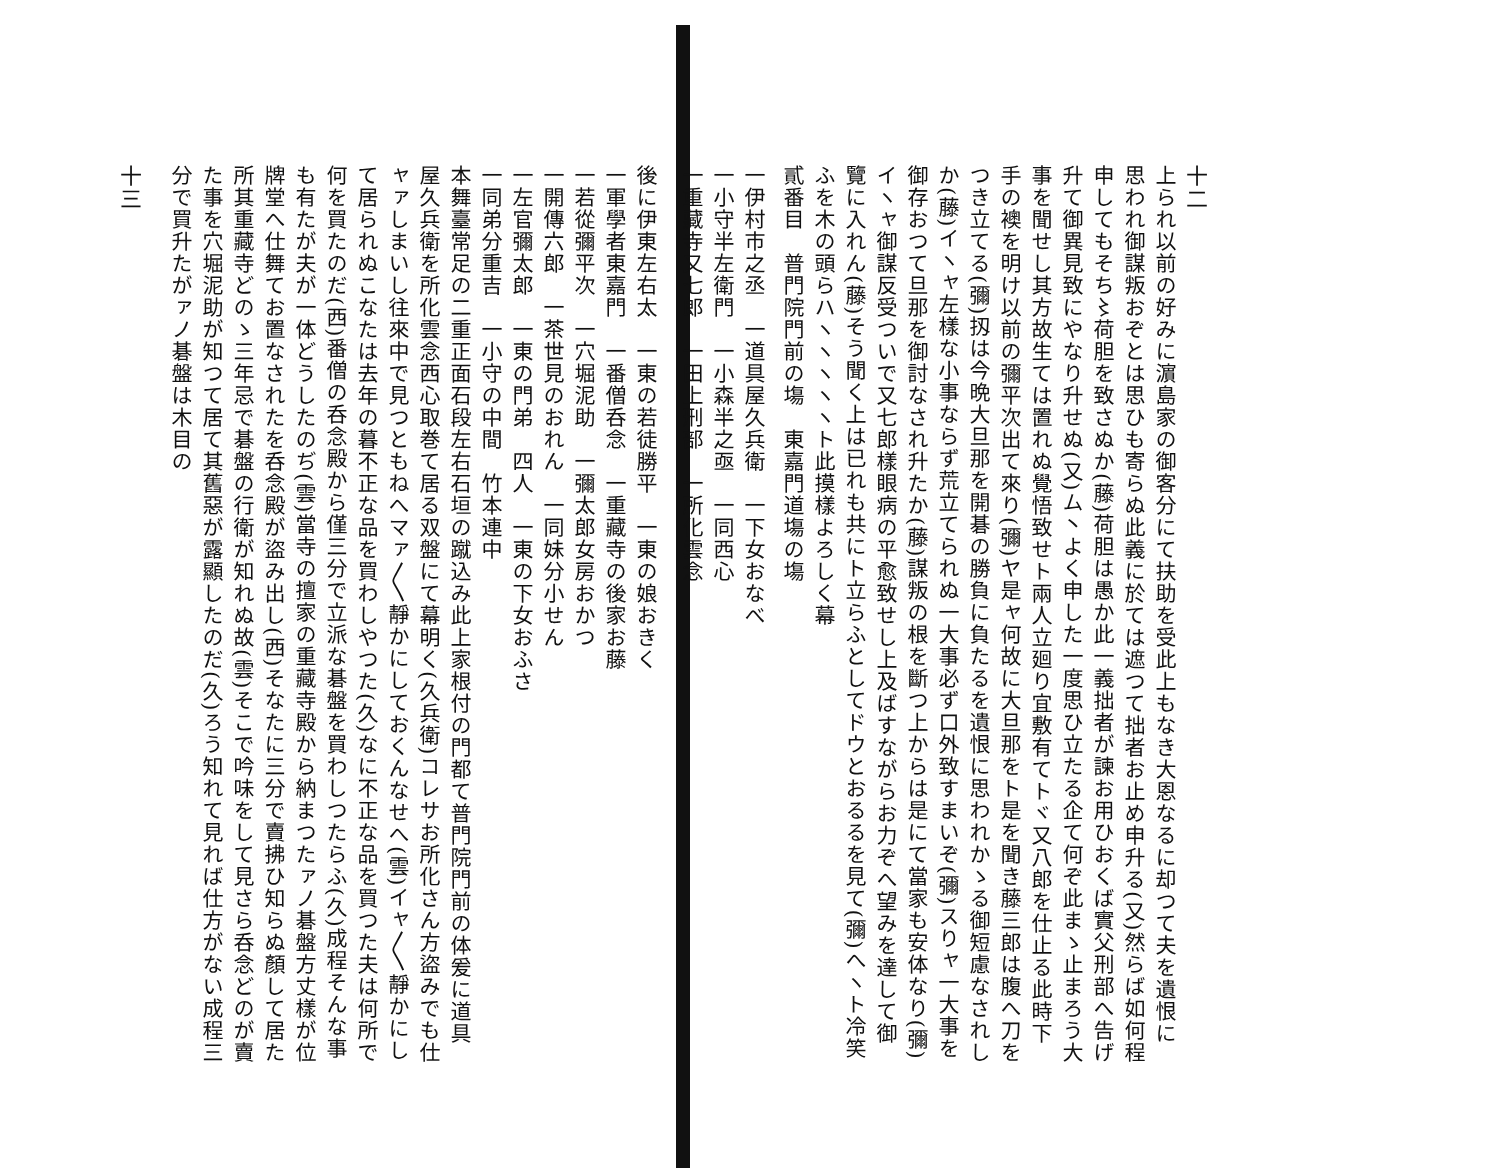十二
上られ以前の好みに濵島家の御客分にて扶助を受此上もなき大恩なるに却つて夫を遺恨に思われ御謀叛おぞとは思ひも寄らぬ此義に於ては遮つて拙者お止め申升る(又)然らば如何程申してもそち〻荷胆を致さぬか(藤)荷胆は愚か此一義拙者が諫お用ひおくば實父刑部へ告げ升て御異見致にやなり升せぬ(又)ム丶よく申した一度思ひ立たる企て何ぞ此まゝ止まろう大事を聞せし其方故生ては置れぬ覺悟致せト兩人立廻り宜敷有てトヾ又八郎を仕止る此時下手の襖を明け以前の彌平次出て來り(彌)ヤ是ャ何故に大旦那をト是を聞き藤三郎は腹へ刀をつき立てる(彌)扨は今晩大旦那を開碁の勝負に負たるを遺恨に思われかゝる御短慮なされしか(藤)イヽャ左樣な小事ならず荒立てられぬ一大事必ず口外致すまいぞ(彌)スりャ一大事を御存おつて旦那を御討なされ升たか(藤)謀叛の根を斷つ上からは是にて當家も安体なり(彌)イヽャ御謀反受ついで又七郎樣眼病の平愈致せし上及ばすながらお力ぞへ望みを達して御覽に入れん(藤)そう聞く上は已れも共にト立らふとしてドウとおるるを見て(彌)へヽト冷笑ふを木の頭らハヽヽヽヽヽト此摸樣よろしく幕
貳番目　普門院門前の塲　東嘉門道塲の塲
一伊村市之丞　一道具屋久兵衛　一下女おなべ
一小守半左衛門　一小森半之亟　一同西心
一重藏寺又七郎　一田上刑部　一所化雲念
後に伊東左右太　一東の若徒勝平　一東の娘おきく
一軍學者東嘉門　一番僧呑念　一重藏寺の後家お藤
一若從彌平次　一穴堀泥助　一彌太郎女房おかつ
一開傳六郎　一茶世見のおれん　一同妹分小せん
一左官彌太郎　一東の門弟　四人　一東の下女おふさ
一同弟分重吉　一小守の中間　竹本連中
本舞臺常足の二重正面石段左右石垣の蹴込み此上家根付の門都て普門院門前の体爰に道具屋久兵衛を所化雲念西心取巻て居る双盤にて幕明く(久兵衛)コレサお所化さん方盜みでも仕ャァしまいし往來中で見つともねへマァ〳〵靜かにしておくんなせへ(雲)イャ〳〵靜かにして居られぬこなたは去年の暮不正な品を買わしやつた(久)なに不正な品を買つた夫は何所で何を買たのだ(西)番僧の呑念殿から僅三分で立派な碁盤を買わしつたらふ(久)成程そんな事も有たが夫が一体どうしたのぢ(雲)當寺の擅家の重藏寺殿から納まつたァノ碁盤方丈樣が位牌堂へ仕舞てお置なされたを呑念殿が盜み出し(西)そなたに三分で賣拂ひ知らぬ顏して居た所其重藏寺どのゝ三年忌で碁盤の行衛が知れぬ故(雲)そこで吟味をして見さら呑念どのが賣た事を穴堀泥助が知つて居て其舊惡が露顯したのだ(久)ろう知れて見れば仕方がない成程三分で買升たがァノ碁盤は木目の
十三